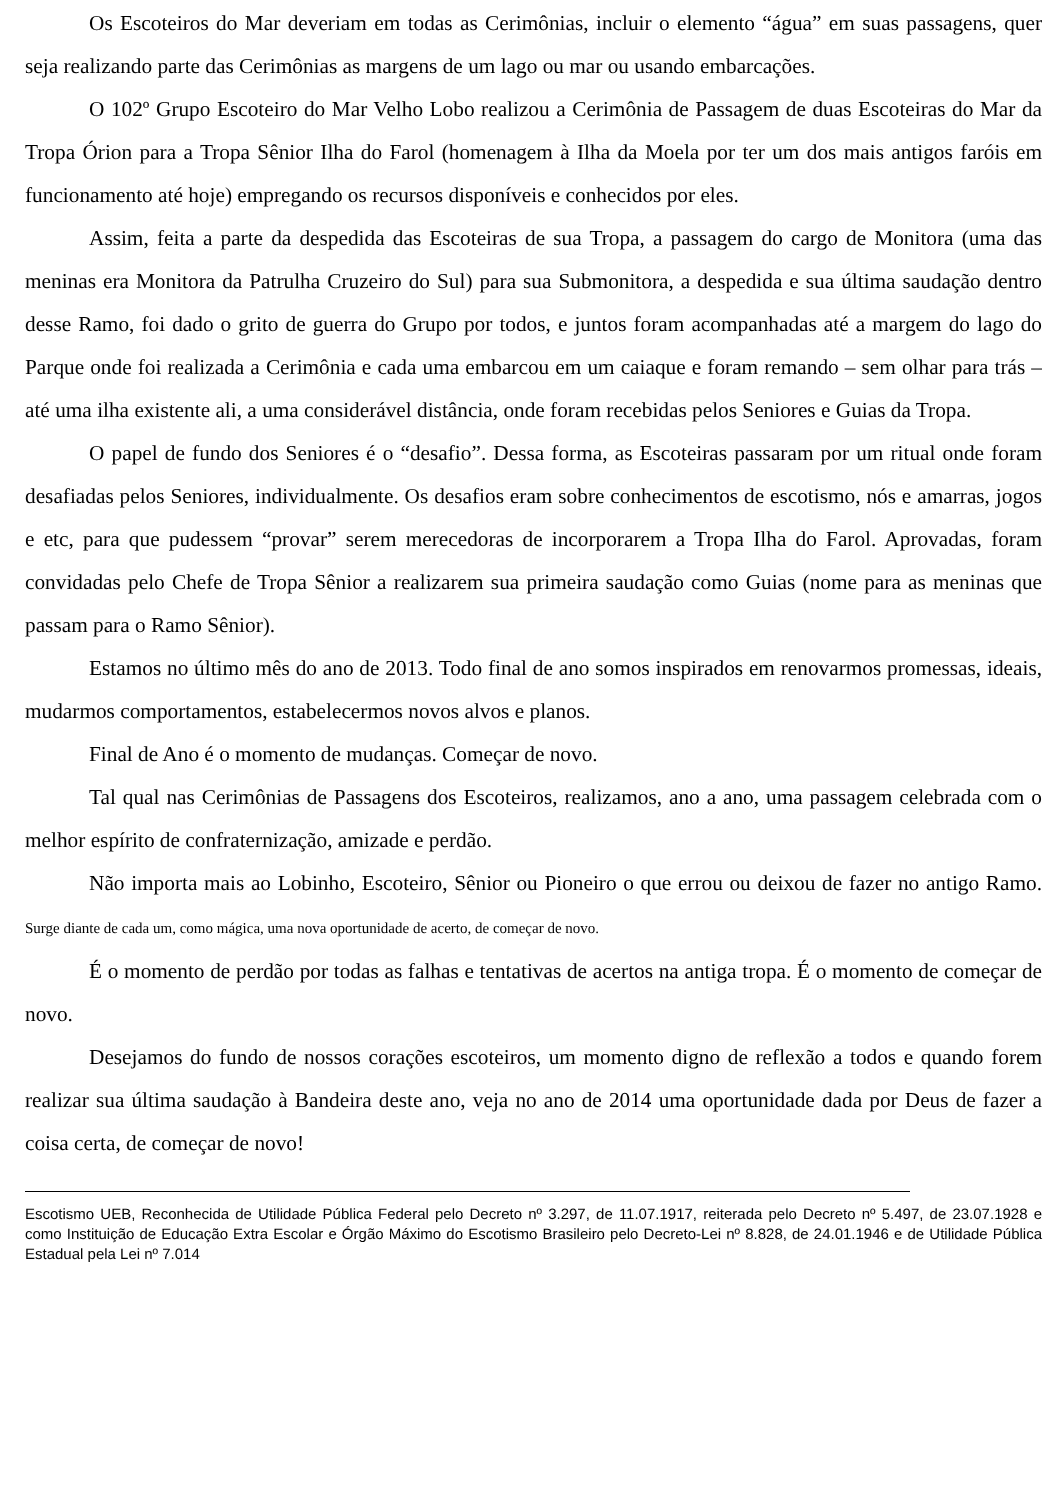Os Escoteiros do Mar deveriam em todas as Cerimônias, incluir o elemento “água” em suas passagens, quer seja realizando parte das Cerimônias as margens de um lago ou mar ou usando embarcações.
O 102º Grupo Escoteiro do Mar Velho Lobo realizou a Cerimônia de Passagem de duas Escoteiras do Mar da Tropa Órion para a Tropa Sênior Ilha do Farol (homenagem à Ilha da Moela por ter um dos mais antigos faróis em funcionamento até hoje) empregando os recursos disponíveis e conhecidos por eles.
Assim, feita a parte da despedida das Escoteiras de sua Tropa, a passagem do cargo de Monitora (uma das meninas era Monitora da Patrulha Cruzeiro do Sul) para sua Submonitora, a despedida e sua última saudação dentro desse Ramo, foi dado o grito de guerra do Grupo por todos, e juntos foram acompanhadas até a margem do lago do Parque onde foi realizada a Cerimônia e cada uma embarcou em um caiaque e foram remando – sem olhar para trás – até uma ilha existente ali, a uma considerável distância, onde foram recebidas pelos Seniores e Guias da Tropa.
O papel de fundo dos Seniores é o “desafio”. Dessa forma, as Escoteiras passaram por um ritual onde foram desafiadas pelos Seniores, individualmente. Os desafios eram sobre conhecimentos de escotismo, nós e amarras, jogos e etc, para que pudessem “provar” serem merecedoras de incorporarem a Tropa Ilha do Farol. Aprovadas, foram convidadas pelo Chefe de Tropa Sênior a realizarem sua primeira saudação como Guias (nome para as meninas que passam para o Ramo Sênior).
Estamos no último mês do ano de 2013. Todo final de ano somos inspirados em renovarmos promessas, ideais, mudarmos comportamentos, estabelecermos novos alvos e planos.
Final de Ano é o momento de mudanças. Começar de novo.
Tal qual nas Cerimônias de Passagens dos Escoteiros, realizamos, ano a ano, uma passagem celebrada com o melhor espírito de confraternização, amizade e perdão.
Não importa mais ao Lobinho, Escoteiro, Sênior ou Pioneiro o que errou ou deixou de fazer no antigo Ramo. Surge diante de cada um, como mágica, uma nova oportunidade de acerto, de começar de novo.
É o momento de perdão por todas as falhas e tentativas de acertos na antiga tropa. É o momento de começar de novo.
Desejamos do fundo de nossos corações escoteiros, um momento digno de reflexão a todos e quando forem realizar sua última saudação à Bandeira deste ano, veja no ano de 2014 uma oportunidade dada por Deus de fazer a coisa certa, de começar de novo!
Escotismo UEB, Reconhecida de Utilidade Pública Federal pelo Decreto nº 3.297, de 11.07.1917, reiterada pelo Decreto nº 5.497, de 23.07.1928 e como Instituição de Educação Extra Escolar e Órgão Máximo do Escotismo Brasileiro pelo Decreto-Lei nº 8.828, de 24.01.1946 e de Utilidade Pública Estadual pela Lei nº 7.014